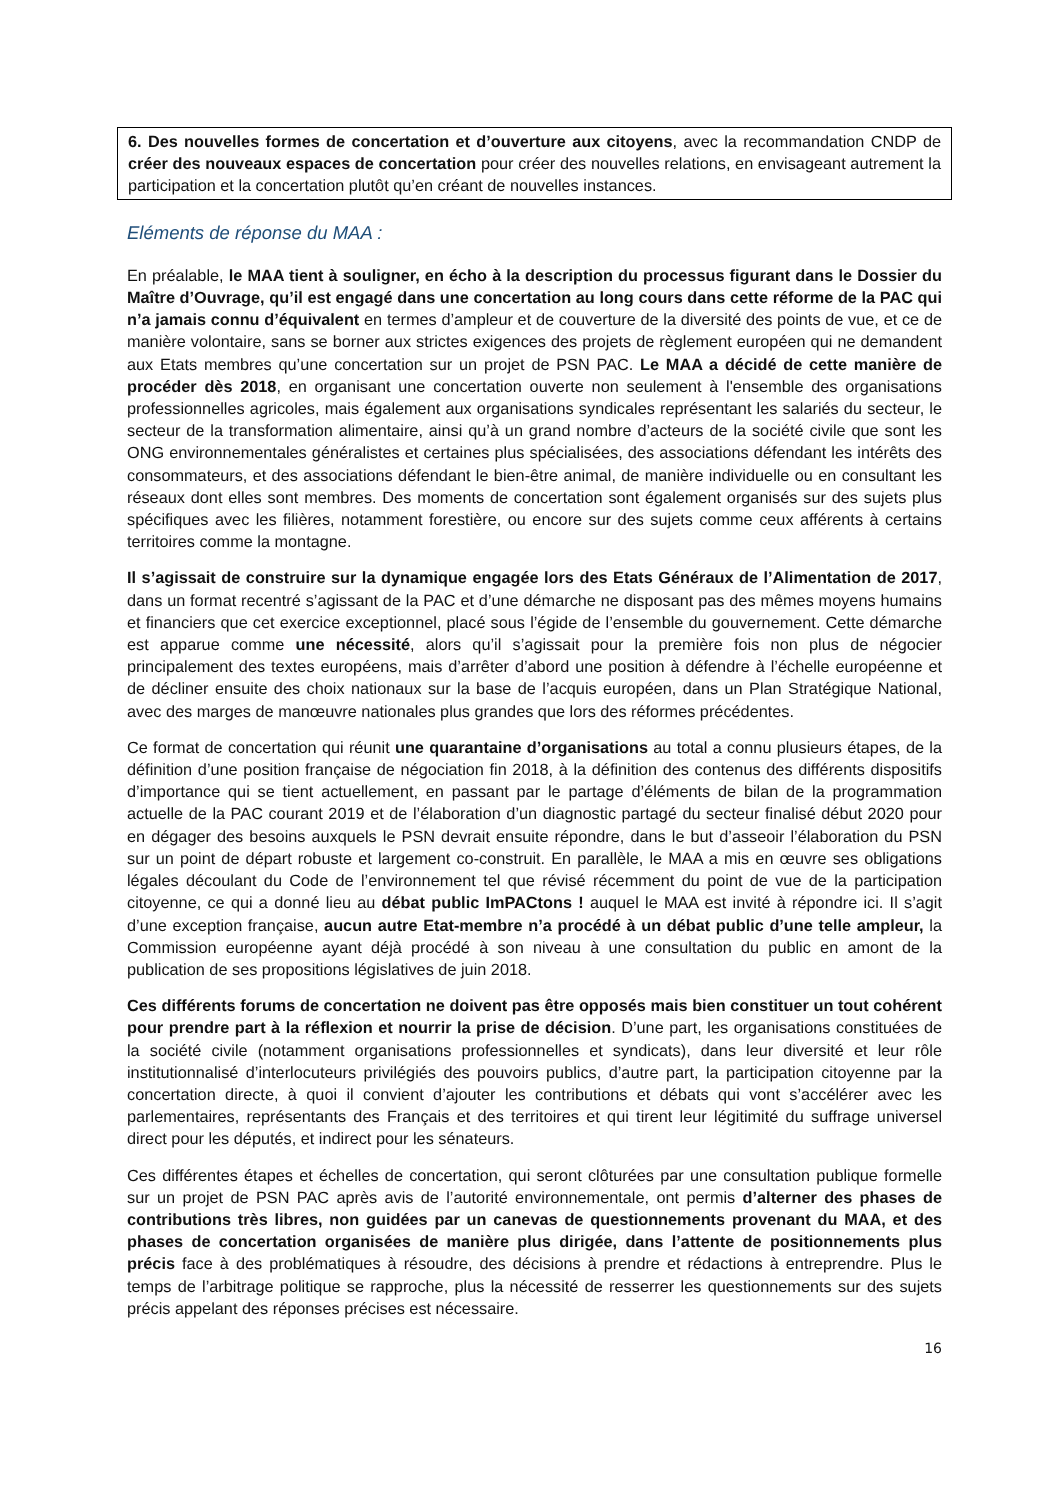6. Des nouvelles formes de concertation et d’ouverture aux citoyens, avec la recommandation CNDP de créer des nouveaux espaces de concertation pour créer des nouvelles relations, en envisageant autrement la participation et la concertation plutôt qu’en créant de nouvelles instances.
Eléments de réponse du MAA :
En préalable, le MAA tient à souligner, en écho à la description du processus figurant dans le Dossier du Maître d’Ouvrage, qu’il est engagé dans une concertation au long cours dans cette réforme de la PAC qui n’a jamais connu d’équivalent en termes d’ampleur et de couverture de la diversité des points de vue, et ce de manière volontaire, sans se borner aux strictes exigences des projets de règlement européen qui ne demandent aux Etats membres qu’une concertation sur un projet de PSN PAC. Le MAA a décidé de cette manière de procéder dès 2018, en organisant une concertation ouverte non seulement à l'ensemble des organisations professionnelles agricoles, mais également aux organisations syndicales représentant les salariés du secteur, le secteur de la transformation alimentaire, ainsi qu’à un grand nombre d’acteurs de la société civile que sont les ONG environnementales généralistes et certaines plus spécialisées, des associations défendant les intérêts des consommateurs, et des associations défendant le bien-être animal, de manière individuelle ou en consultant les réseaux dont elles sont membres. Des moments de concertation sont également organisés sur des sujets plus spécifiques avec les filières, notamment forestière, ou encore sur des sujets comme ceux afférents à certains territoires comme la montagne.
Il s’agissait de construire sur la dynamique engagée lors des Etats Généraux de l’Alimentation de 2017, dans un format recentré s’agissant de la PAC et d’une démarche ne disposant pas des mêmes moyens humains et financiers que cet exercice exceptionnel, placé sous l’égide de l’ensemble du gouvernement. Cette démarche est apparue comme une nécessité, alors qu’il s’agissait pour la première fois non plus de négocier principalement des textes européens, mais d’arrêter d’abord une position à défendre à l’échelle européenne et de décliner ensuite des choix nationaux sur la base de l’acquis européen, dans un Plan Stratégique National, avec des marges de manœuvre nationales plus grandes que lors des réformes précédentes.
Ce format de concertation qui réunit une quarantaine d’organisations au total a connu plusieurs étapes, de la définition d’une position française de négociation fin 2018, à la définition des contenus des différents dispositifs d’importance qui se tient actuellement, en passant par le partage d’éléments de bilan de la programmation actuelle de la PAC courant 2019 et de l’élaboration d’un diagnostic partagé du secteur finalisé début 2020 pour en dégager des besoins auxquels le PSN devrait ensuite répondre, dans le but d’asseoir l’élaboration du PSN sur un point de départ robuste et largement co-construit. En parallèle, le MAA a mis en œuvre ses obligations légales découlant du Code de l’environnement tel que révisé récemment du point de vue de la participation citoyenne, ce qui a donné lieu au débat public ImPACtons ! auquel le MAA est invité à répondre ici. Il s’agit d’une exception française, aucun autre Etat-membre n’a procédé à un débat public d’une telle ampleur, la Commission européenne ayant déjà procédé à son niveau à une consultation du public en amont de la publication de ses propositions législatives de juin 2018.
Ces différents forums de concertation ne doivent pas être opposés mais bien constituer un tout cohérent pour prendre part à la réflexion et nourrir la prise de décision. D’une part, les organisations constituées de la société civile (notamment organisations professionnelles et syndicats), dans leur diversité et leur rôle institutionnalisé d’interlocuteurs privilégiés des pouvoirs publics, d’autre part, la participation citoyenne par la concertation directe, à quoi il convient d’ajouter les contributions et débats qui vont s’accélérer avec les parlementaires, représentants des Français et des territoires et qui tirent leur légitimité du suffrage universel direct pour les députés, et indirect pour les sénateurs.
Ces différentes étapes et échelles de concertation, qui seront clôturées par une consultation publique formelle sur un projet de PSN PAC après avis de l’autorité environnementale, ont permis d’alterner des phases de contributions très libres, non guidées par un canevas de questionnements provenant du MAA, et des phases de concertation organisées de manière plus dirigée, dans l’attente de positionnements plus précis face à des problématiques à résoudre, des décisions à prendre et rédactions à entreprendre. Plus le temps de l’arbitrage politique se rapproche, plus la nécessité de resserrer les questionnements sur des sujets précis appelant des réponses précises est nécessaire.
16